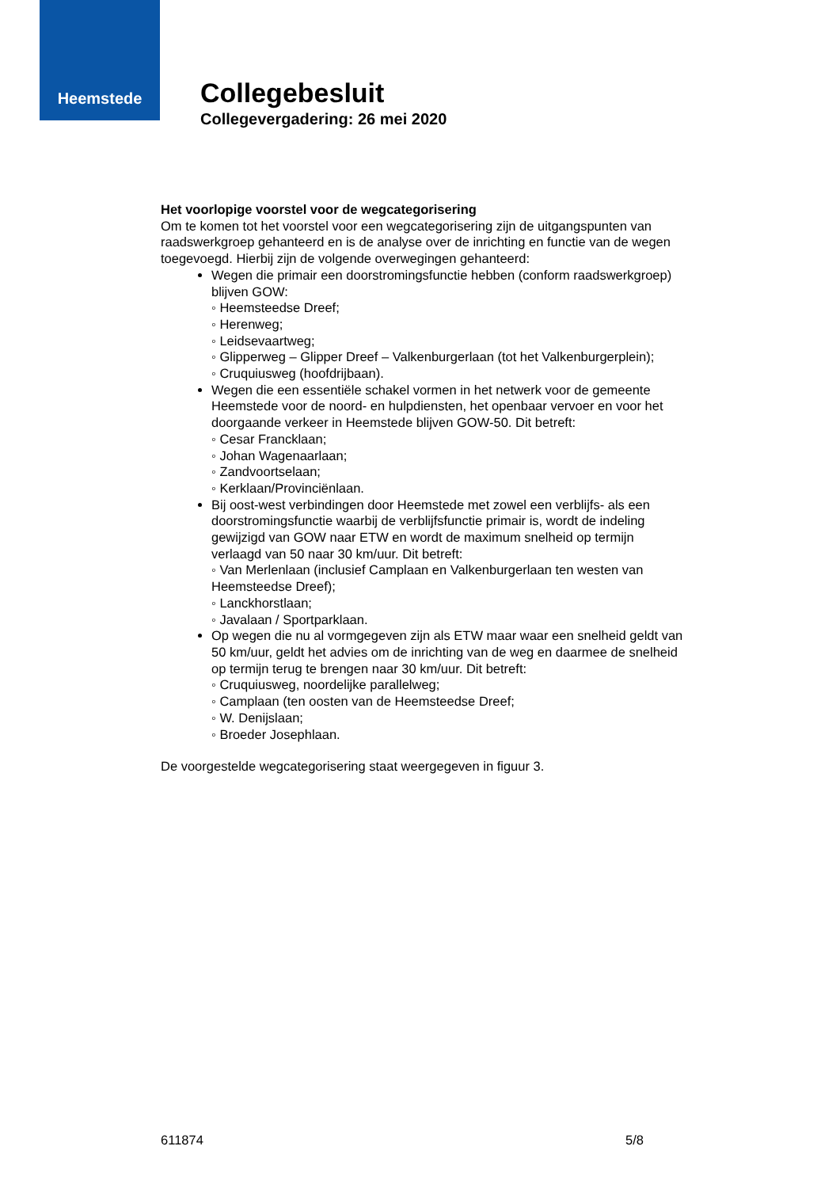Heemstede
Collegebesluit
Collegevergadering: 26 mei 2020
Het voorlopige voorstel voor de wegcategorisering
Om te komen tot het voorstel voor een wegcategorisering zijn de uitgangspunten van raadswerkgroep gehanteerd en is de analyse over de inrichting en functie van de wegen toegevoegd. Hierbij zijn de volgende overwegingen gehanteerd:
Wegen die primair een doorstromingsfunctie hebben (conform raadswerkgroep) blijven GOW:
◦ Heemsteedse Dreef;
◦ Herenweg;
◦ Leidsevaartweg;
◦ Glipperweg – Glipper Dreef – Valkenburgerlaan (tot het Valkenburgerplein);
◦ Cruquiusweg (hoofdrijbaan).
Wegen die een essentiële schakel vormen in het netwerk voor de gemeente Heemstede voor de noord- en hulpdiensten, het openbaar vervoer en voor het doorgaande verkeer in Heemstede blijven GOW-50. Dit betreft:
◦ Cesar Francklaan;
◦ Johan Wagenaarlaan;
◦ Zandvoortselaan;
◦ Kerklaan/Provinciënlaan.
Bij oost-west verbindingen door Heemstede met zowel een verblijfs- als een doorstromingsfunctie waarbij de verblijfsfunctie primair is, wordt de indeling gewijzigd van GOW naar ETW en wordt de maximum snelheid op termijn verlaagd van 50 naar 30 km/uur. Dit betreft:
◦ Van Merlenlaan (inclusief Camplaan en Valkenburgerlaan ten westen van Heemsteedse Dreef);
◦ Lanckhorstlaan;
◦ Javalaan / Sportparklaan.
Op wegen die nu al vormgegeven zijn als ETW maar waar een snelheid geldt van 50 km/uur, geldt het advies om de inrichting van de weg en daarmee de snelheid op termijn terug te brengen naar 30 km/uur. Dit betreft:
◦ Cruquiusweg, noordelijke parallelweg;
◦ Camplaan (ten oosten van de Heemsteedse Dreef;
◦ W. Denijslaan;
◦ Broeder Josephlaan.
De voorgestelde wegcategorisering staat weergegeven in figuur 3.
611874 5/8